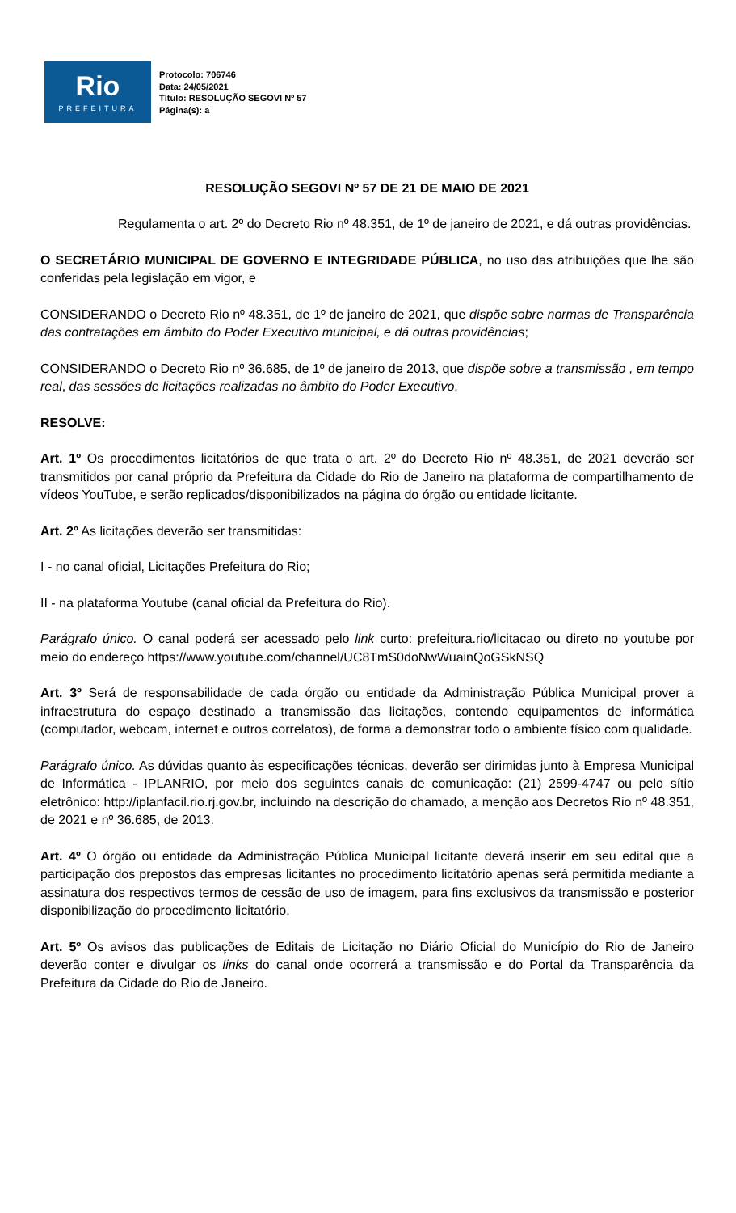Rio
PREFEITURA
Protocolo: 706746
Data: 24/05/2021
Título: RESOLUÇÃO SEGOVI Nº 57
Página(s): a
RESOLUÇÃO SEGOVI Nº 57 DE 21 DE MAIO DE 2021
Regulamenta o art. 2º do Decreto Rio nº 48.351, de 1º de janeiro de 2021, e dá outras providências.
O SECRETÁRIO MUNICIPAL DE GOVERNO E INTEGRIDADE PÚBLICA, no uso das atribuições que lhe são conferidas pela legislação em vigor, e
CONSIDERANDO o Decreto Rio nº 48.351, de 1º de janeiro de 2021, que dispõe sobre normas de Transparência das contratações em âmbito do Poder Executivo municipal, e dá outras providências;
CONSIDERANDO o Decreto Rio nº 36.685, de 1º de janeiro de 2013, que dispõe sobre a transmissão , em tempo real, das sessões de licitações realizadas no âmbito do Poder Executivo,
RESOLVE:
Art. 1º Os procedimentos licitatórios de que trata o art. 2º do Decreto Rio nº 48.351, de 2021 deverão ser transmitidos por canal próprio da Prefeitura da Cidade do Rio de Janeiro na plataforma de compartilhamento de vídeos YouTube, e serão replicados/disponibilizados na página do órgão ou entidade licitante.
Art. 2º As licitações deverão ser transmitidas:
I - no canal oficial, Licitações Prefeitura do Rio;
II - na plataforma Youtube (canal oficial da Prefeitura do Rio).
Parágrafo único. O canal poderá ser acessado pelo link curto: prefeitura.rio/licitacao ou direto no youtube por meio do endereço https://www.youtube.com/channel/UC8TmS0doNwWuainQoGSkNSQ
Art. 3º Será de responsabilidade de cada órgão ou entidade da Administração Pública Municipal prover a infraestrutura do espaço destinado a transmissão das licitações, contendo equipamentos de informática (computador, webcam, internet e outros correlatos), de forma a demonstrar todo o ambiente físico com qualidade.
Parágrafo único. As dúvidas quanto às especificações técnicas, deverão ser dirimidas junto à Empresa Municipal de Informática - IPLANRIO, por meio dos seguintes canais de comunicação: (21) 2599-4747 ou pelo sítio eletrônico: http://iplanfacil.rio.rj.gov.br, incluindo na descrição do chamado, a menção aos Decretos Rio nº 48.351, de 2021 e nº 36.685, de 2013.
Art. 4º O órgão ou entidade da Administração Pública Municipal licitante deverá inserir em seu edital que a participação dos prepostos das empresas licitantes no procedimento licitatório apenas será permitida mediante a assinatura dos respectivos termos de cessão de uso de imagem, para fins exclusivos da transmissão e posterior disponibilização do procedimento licitatório.
Art. 5º Os avisos das publicações de Editais de Licitação no Diário Oficial do Município do Rio de Janeiro deverão conter e divulgar os links do canal onde ocorrerá a transmissão e do Portal da Transparência da Prefeitura da Cidade do Rio de Janeiro.